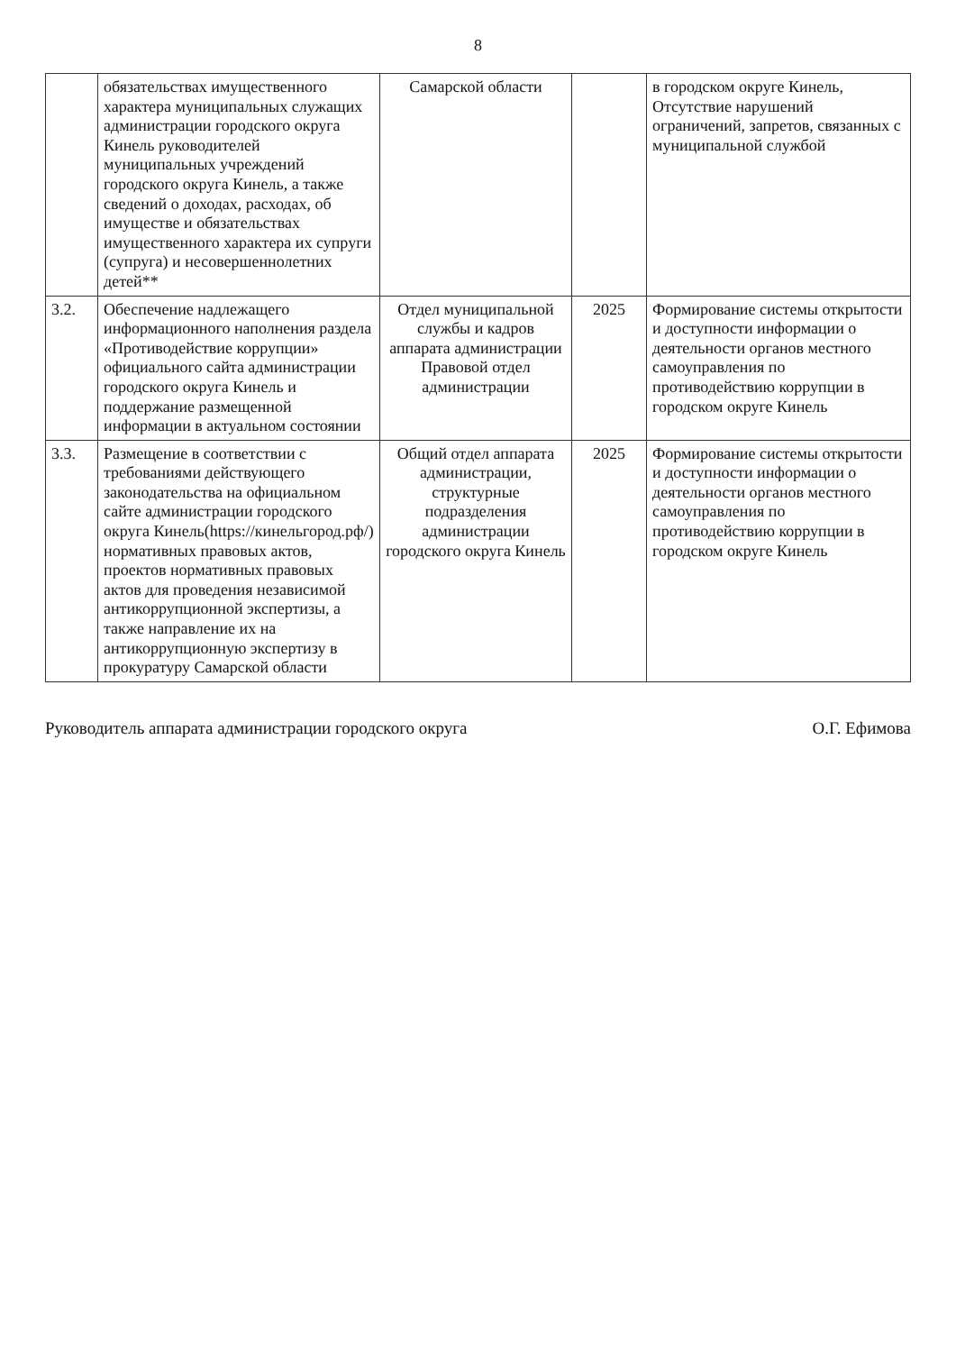8
| | обязательствах имущественного характера муниципальных служащих администрации городского округа Кинель руководителей муниципальных учреждений городского округа Кинель, а также сведений о доходах, расходах, об имуществе и обязательствах имущественного характера их супруги (супруга) и несовершеннолетних детей** | Самарской области | | в городском округе Кинель, Отсутствие нарушений ограничений, запретов, связанных с муниципальной службой |
| 3.2. | Обеспечение надлежащего информационного наполнения раздела «Противодействие коррупции» официального сайта администрации городского округа Кинель и поддержание размещенной информации в актуальном состоянии | Отдел муниципальной службы и кадров аппарата администрации Правовой отдел администрации | 2025 | Формирование системы открытости и доступности информации о деятельности органов местного самоуправления по противодействию коррупции в городском округе Кинель |
| 3.3. | Размещение в соответствии с требованиями действующего законодательства на официальном сайте администрации городского округа Кинель(https://кинельгород.рф/) нормативных правовых актов, проектов нормативных правовых актов для проведения независимой антикоррупционной экспертизы, а также направление их на антикоррупционную экспертизу в прокуратуру Самарской области | Общий отдел аппарата администрации, структурные подразделения администрации городского округа Кинель | 2025 | Формирование системы открытости и доступности информации о деятельности органов местного самоуправления по противодействию коррупции в городском округе Кинель |
Руководитель аппарата администрации городского округа О.Г. Ефимова